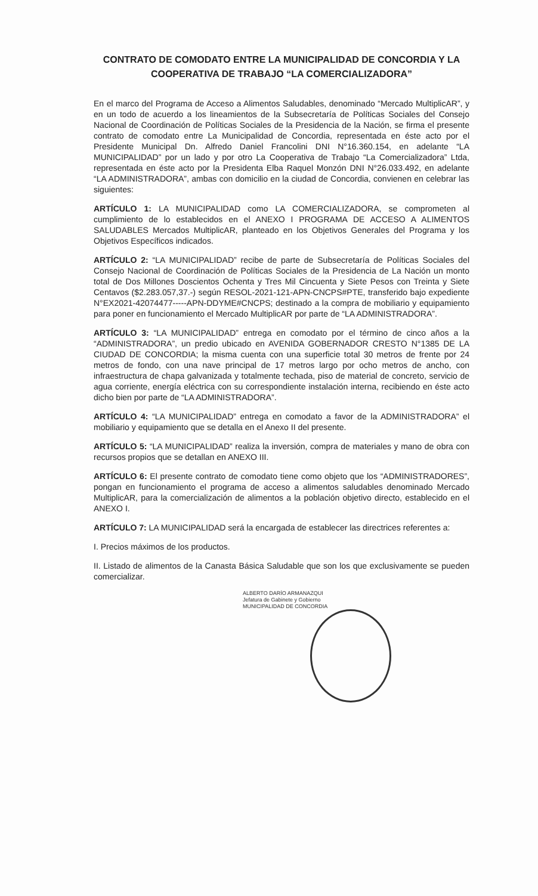CONTRATO DE COMODATO ENTRE LA MUNICIPALIDAD DE CONCORDIA Y LA COOPERATIVA DE TRABAJO “LA COMERCIALIZADORA”
En el marco del Programa de Acceso a Alimentos Saludables, denominado “Mercado MultiplicAR”, y en un todo de acuerdo a los lineamientos de la Subsecretaría de Políticas Sociales del Consejo Nacional de Coordinación de Políticas Sociales de la Presidencia de la Nación, se firma el presente contrato de comodato entre La Municipalidad de Concordia, representada en éste acto por el Presidente Municipal Dn. Alfredo Daniel Francolini DNI N°16.360.154, en adelante “LA MUNICIPALIDAD” por un lado y por otro La Cooperativa de Trabajo “La Comercializadora” Ltda, representada en éste acto por la Presidenta Elba Raquel Monzón DNI N°26.033.492, en adelante “LA ADMINISTRADORA”, ambas con domicilio en la ciudad de Concordia, convienen en celebrar las siguientes:
ARTÍCULO 1: LA MUNICIPALIDAD como LA COMERCIALIZADORA, se comprometen al cumplimiento de lo establecidos en el ANEXO I PROGRAMA DE ACCESO A ALIMENTOS SALUDABLES Mercados MultiplicAR, planteado en los Objetivos Generales del Programa y los Objetivos Específicos indicados.
ARTÍCULO 2: “LA MUNICIPALIDAD” recibe de parte de Subsecretaría de Políticas Sociales del Consejo Nacional de Coordinación de Políticas Sociales de la Presidencia de La Nación un monto total de Dos Millones Doscientos Ochenta y Tres Mil Cincuenta y Siete Pesos con Treinta y Siete Centavos ($2.283.057,37.-) según RESOL-2021-121-APN-CNCPS#PTE, transferido bajo expediente N°EX2021-42074477-----APN-DDYME#CNCPS; destinado a la compra de mobiliario y equipamiento para poner en funcionamiento el Mercado MultiplicAR por parte de “LA ADMINISTRADORA”.
ARTÍCULO 3: “LA MUNICIPALIDAD” entrega en comodato por el término de cinco años a la “ADMINISTRADORA”, un predio ubicado en AVENIDA GOBERNADOR CRESTO N°1385 DE LA CIUDAD DE CONCORDIA; la misma cuenta con una superficie total 30 metros de frente por 24 metros de fondo, con una nave principal de 17 metros largo por ocho metros de ancho, con infraestructura de chapa galvanizada y totalmente techada, piso de material de concreto, servicio de agua corriente, energía eléctrica con su correspondiente instalación interna, recibiendo en éste acto dicho bien por parte de “LA ADMINISTRADORA”.
ARTÍCULO 4: “LA MUNICIPALIDAD” entrega en comodato a favor de la ADMINISTRADORA” el mobiliario y equipamiento que se detalla en el Anexo II del presente.
ARTÍCULO 5: “LA MUNICIPALIDAD” realiza la inversión, compra de materiales y mano de obra con recursos propios que se detallan en ANEXO III.
ARTÍCULO 6: El presente contrato de comodato tiene como objeto que los “ADMINISTRADORES”, pongan en funcionamiento el programa de acceso a alimentos saludables denominado Mercado MultiplicAR, para la comercialización de alimentos a la población objetivo directo, establecido en el ANEXO I.
ARTÍCULO 7: LA MUNICIPALIDAD será la encargada de establecer las directrices referentes a:
I. Precios máximos de los productos.
II. Listado de alimentos de la Canasta Básica Saludable que son los que exclusivamente se pueden comercializar.
ALBERTO DARÍO ARMANAZQUI
Jefatura de Gabinete y Gobierno
MUNICIPALIDAD DE CONCORDIA